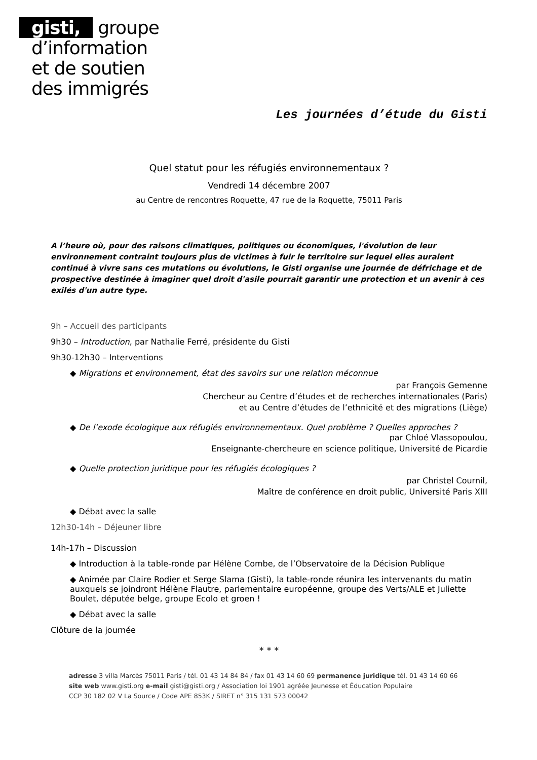gisti, groupe
d’information
et de soutien
des immigrés
Les journées d’étude du Gisti
Quel statut pour les réfugiés environnementaux ?
Vendredi 14 décembre 2007
au Centre de rencontres Roquette, 47 rue de la Roquette, 75011 Paris
A l’heure où, pour des raisons climatiques, politiques ou économiques, l'évolution de leur environnement contraint toujours plus de victimes à fuir le territoire sur lequel elles auraient continué à vivre sans ces mutations ou évolutions, le Gisti organise une journée de défrichage et de prospective destinée à imaginer quel droit d'asile pourrait garantir une protection et un avenir à ces exilés d'un autre type.
9h – Accueil des participants
9h30 – Introduction, par Nathalie Ferré, présidente du Gisti
9h30-12h30 – Interventions
◆ Migrations et environnement, état des savoirs sur une relation méconnue
par François Gemenne
Chercheur au Centre d’études et de recherches internationales (Paris)
et au Centre d’études de l’ethnicité et des migrations (Liège)
◆ De l’exode écologique aux réfugiés environnementaux. Quel problème ? Quelles approches ?
par Chloé Vlassopoulou,
Enseignante-chercheure en science politique, Université de Picardie
◆ Quelle protection juridique pour les réfugiés écologiques ?
par Christel Cournil,
Maître de conférence en droit public, Université Paris XIII
◆ Débat avec la salle
12h30-14h – Déjeuner libre
14h-17h – Discussion
◆ Introduction à la table-ronde par Hélène Combe, de l’Observatoire de la Décision Publique
◆ Animée par Claire Rodier et Serge Slama (Gisti), la table-ronde réunira les intervenants du matin auxquels se joindront Hélène Flautre, parlementaire européenne, groupe des Verts/ALE et Juliette Boulet, députée belge, groupe Ecolo et groen !
◆ Débat avec la salle
Clôture de la journée
* * *
adresse 3 villa Marcès 75011 Paris / tél. 01 43 14 84 84 / fax 01 43 14 60 69 permanence juridique tél. 01 43 14 60 66
site web www.gisti.org e-mail gisti@gisti.org / Association loi 1901 agréée Jeunesse et Éducation Populaire
CCP 30 182 02 V La Source / Code APE 853K / SIRET n° 315 131 573 00042